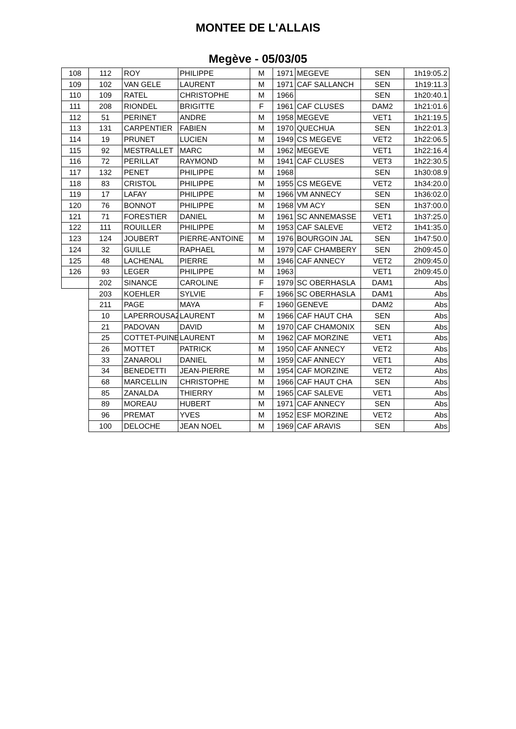MONTEE DE L'ALLAIS
Megève - 05/03/05
| 108 | 112 | ROY | PHILIPPE | M | 1971 | MEGEVE | SEN | 1h19:05.2 |
| 109 | 102 | VAN GELE | LAURENT | M | 1971 | CAF SALLANCH | SEN | 1h19:11.3 |
| 110 | 109 | RATEL | CHRISTOPHE | M | 1966 | | SEN | 1h20:40.1 |
| 111 | 208 | RIONDEL | BRIGITTE | F | 1961 | CAF CLUSES | DAM2 | 1h21:01.6 |
| 112 | 51 | PERINET | ANDRE | M | 1958 | MEGEVE | VET1 | 1h21:19.5 |
| 113 | 131 | CARPENTIER | FABIEN | M | 1970 | QUECHUA | SEN | 1h22:01.3 |
| 114 | 19 | PRUNET | LUCIEN | M | 1949 | CS MEGEVE | VET2 | 1h22:06.5 |
| 115 | 92 | MESTRALLET | MARC | M | 1962 | MEGEVE | VET1 | 1h22:16.4 |
| 116 | 72 | PERILLAT | RAYMOND | M | 1941 | CAF CLUSES | VET3 | 1h22:30.5 |
| 117 | 132 | PENET | PHILIPPE | M | 1968 | | SEN | 1h30:08.9 |
| 118 | 83 | CRISTOL | PHILIPPE | M | 1955 | CS MEGEVE | VET2 | 1h34:20.0 |
| 119 | 17 | LAFAY | PHILIPPE | M | 1966 | VM ANNECY | SEN | 1h36:02.0 |
| 120 | 76 | BONNOT | PHILIPPE | M | 1968 | VM ACY | SEN | 1h37:00.0 |
| 121 | 71 | FORESTIER | DANIEL | M | 1961 | SC ANNEMASSE | VET1 | 1h37:25.0 |
| 122 | 111 | ROUILLER | PHILIPPE | M | 1953 | CAF SALEVE | VET2 | 1h41:35.0 |
| 123 | 124 | JOUBERT | PIERRE-ANTOINE | M | 1976 | BOURGOIN JAL | SEN | 1h47:50.0 |
| 124 | 32 | GUILLE | RAPHAEL | M | 1979 | CAF CHAMBERY | SEN | 2h09:45.0 |
| 125 | 48 | LACHENAL | PIERRE | M | 1946 | CAF ANNECY | VET2 | 2h09:45.0 |
| 126 | 93 | LEGER | PHILIPPE | M | 1963 | | VET1 | 2h09:45.0 |
| | 202 | SINANCE | CAROLINE | F | 1979 | SC OBERHASLA | DAM1 | Abs |
| | 203 | KOEHLER | SYLVIE | F | 1966 | SC OBERHASLA | DAM1 | Abs |
| | 211 | PAGE | MAYA | F | 1960 | GENEVE | DAM2 | Abs |
| | 10 | LAPERROUSAZ | LAURENT | M | 1966 | CAF HAUT CHA | SEN | Abs |
| | 21 | PADOVAN | DAVID | M | 1970 | CAF CHAMONIX | SEN | Abs |
| | 25 | COTTET-PUINEL | LAURENT | M | 1962 | CAF MORZINE | VET1 | Abs |
| | 26 | MOTTET | PATRICK | M | 1950 | CAF ANNECY | VET2 | Abs |
| | 33 | ZANAROLI | DANIEL | M | 1959 | CAF ANNECY | VET1 | Abs |
| | 34 | BENEDETTI | JEAN-PIERRE | M | 1954 | CAF MORZINE | VET2 | Abs |
| | 68 | MARCELLIN | CHRISTOPHE | M | 1966 | CAF HAUT CHA | SEN | Abs |
| | 85 | ZANALDA | THIERRY | M | 1965 | CAF SALEVE | VET1 | Abs |
| | 89 | MOREAU | HUBERT | M | 1971 | CAF ANNECY | SEN | Abs |
| | 96 | PREMAT | YVES | M | 1952 | ESF MORZINE | VET2 | Abs |
| | 100 | DELOCHE | JEAN NOEL | M | 1969 | CAF ARAVIS | SEN | Abs |